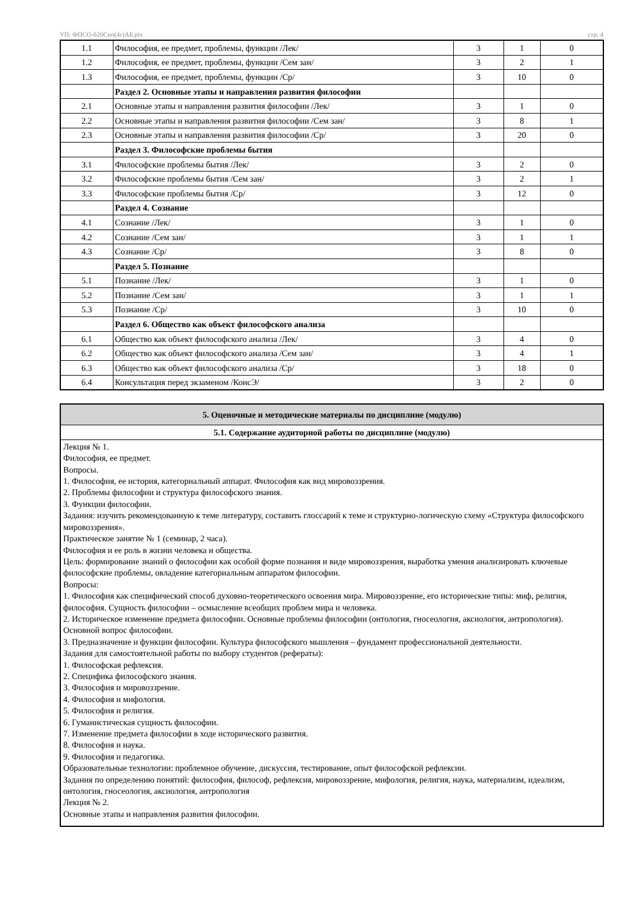УП: ФПСО-б20Спо(4г)АБ.plx стр. 4
| 1.1 | Философия, ее предмет, проблемы, функции /Лек/ | 3 | 1 | 0 |
| 1.2 | Философия, ее предмет, проблемы, функции /Сем зан/ | 3 | 2 | 1 |
| 1.3 | Философия, ее предмет, проблемы, функции /Ср/ | 3 | 10 | 0 |
| | Раздел 2. Основные этапы и направления развития философии | | | |
| 2.1 | Основные этапы и направления развития философии /Лек/ | 3 | 1 | 0 |
| 2.2 | Основные этапы и направления развития философии /Сем зан/ | 3 | 8 | 1 |
| 2.3 | Основные этапы и направления развития философии /Ср/ | 3 | 20 | 0 |
| | Раздел 3. Философские проблемы бытия | | | |
| 3.1 | Философские проблемы бытия /Лек/ | 3 | 2 | 0 |
| 3.2 | Философские проблемы бытия /Сем зан/ | 3 | 2 | 1 |
| 3.3 | Философские проблемы бытия /Ср/ | 3 | 12 | 0 |
| | Раздел 4. Сознание | | | |
| 4.1 | Сознание /Лек/ | 3 | 1 | 0 |
| 4.2 | Сознание /Сем зан/ | 3 | 1 | 1 |
| 4.3 | Сознание /Ср/ | 3 | 8 | 0 |
| | Раздел 5. Познание | | | |
| 5.1 | Познание /Лек/ | 3 | 1 | 0 |
| 5.2 | Познание /Сем зан/ | 3 | 1 | 1 |
| 5.3 | Познание /Ср/ | 3 | 10 | 0 |
| | Раздел 6. Общество как объект философского анализа | | | |
| 6.1 | Общество как объект философского анализа /Лек/ | 3 | 4 | 0 |
| 6.2 | Общество как объект философского анализа /Сем зан/ | 3 | 4 | 1 |
| 6.3 | Общество как объект философского анализа /Ср/ | 3 | 18 | 0 |
| 6.4 | Консультация перед экзаменом /КонсЭ/ | 3 | 2 | 0 |
| 5. Оценочные и методические материалы по дисциплине (модулю) |
| 5.1. Содержание аудиторной работы по дисциплине (модулю) |
| Лекция № 1. Философия, ее предмет. Вопросы. 1. Философия, ее история, категориальный аппарат. Философия как вид мировоззрения. 2. Проблемы философии и структура философского знания. 3. Функции философии. Задания: изучить рекомендованную к теме литературу, составить глоссарий к теме и структурно-логическую схему «Структура философского мировоззрения». Практическое занятие № 1 (семинар, 2 часа). Философия и ее роль в жизни человека и общества. Цель: формирование знаний о философии как особой форме познания и виде мировоззрения, выработка умения анализировать ключевые философские проблемы, овладение категориальным аппаратом философии. Вопросы: 1. Философия как специфический способ духовно-теоретического освоения мира. Мировоззрение, его исторические типы: миф, религия, философия. Сущность философии – осмысление всеобщих проблем мира и человека. 2. Историческое изменение предмета философии. Основные проблемы философии (онтология, гносеология, аксиология, антропология). Основной вопрос философии. 3. Предназначение и функции философии. Культура философского мышления – фундамент профессиональной деятельности. Задания для самостоятельной работы по выбору студентов (рефераты): 1. Философская рефлексия. 2. Специфика философского знания. 3. Философия и мировоззрение. 4. Философия и мифология. 5. Философия и религия. 6. Гуманистическая сущность философии. 7. Изменение предмета философии в ходе исторического развития. 8. Философия и наука. 9. Философия и педагогика. Образовательные технологии: проблемное обучение, дискуссия, тестирование, опыт философской рефлексии. Задания по определению понятий: философия, философ, рефлексия, мировоззрение, мифология, религия, наука, материализм, идеализм, онтология, гносеология, аксиология, антропология Лекция № 2. Основные этапы и направления развития философии. |